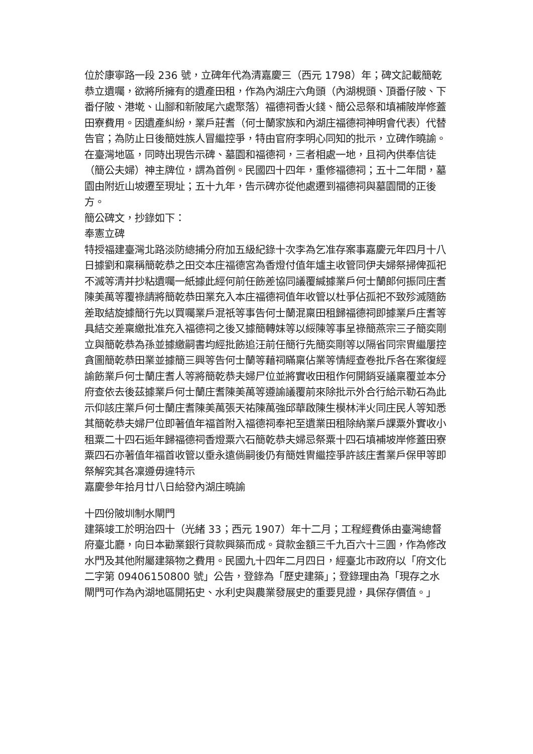位於康寧路一段 236 號，立碑年代為清嘉慶三（西元 1798）年；碑文記載簡乾恭立遺囑，欲將所擁有的遺產田租，作為內湖庄六角頭（內湖梘頭、頂番仔陂、下番仔陂、港墘、山腳和新陂尾六處聚落）福德祠香火錢、簡公忌祭和填補陂岸修蓋田寮費用。因遺產糾紛，業戶莊耆（何士蘭家族和內湖庄福德祠神明會代表）代替告官；為防止日後簡姓族人冒繼控爭，特由官府李明心同知的批示，立碑作曉諭。
在臺灣地區，同時出現告示碑、墓園和福德祠，三者相處一地，且祠內供奉信徒（簡公夫婦）神主牌位，謂為首例。民國四十四年，重修福德祠；五十二年間，墓園由附近山坡遷至現址；五十九年，告示碑亦從他處遷到福德祠與墓園間的正後方。
簡公碑文，抄錄如下：
奉憲立碑
特授福建臺灣北路淡防總捕分府加五級紀錄十次李為乞准存案事嘉慶元年四月十八日據劉和稟稱簡乾恭之田交本庄福德宮為香燈付值年爐主收管同伊夫婦祭掃俾孤祀不滅等清并抄粘遺囑一紙據此經何前任飭差協同議覆緘據業戶何士蘭郎何振同庄耆陳美萬等覆祿請將簡乾恭田業充入本庄福德祠值年收管以杜爭佔孤祀不致殄滅隨飭差取結旋據簡行先以買囑業戶混祇等事告何士蘭混稟田租歸福德祠即據業戶庄耆等具結交差稟繳批准充入福德祠之後又據簡轉妹等以綏陳等事呈祿簡燕宗三子簡奕剛立與簡乾恭為孫並據繳嗣書均經批飭追汪前任簡行先簡奕剛等以隔省同宗冑繼屢控貪圖簡乾恭田業並據簡三興等告何士蘭等藉祠瞞稟佔業等情經查卷批斥各在案復經諭飭業戶何士蘭庄耆人等將簡乾恭夫婦尸位並將實收田租作何開銷妥議稟覆並本分府查依去後茲據業戶何士蘭庄耆陳美萬等遵諭議覆前來除批示外合行給示勒石為此示仰該庄業戶何士蘭庄耆陳美萬張天祐陳萬強邱華啟陳生模林泮火同庄民人等知悉其簡乾恭夫婦尸位即著值年福首附入福德祠奉祀至遺業田租除納業戶課粟外實收小租粟二十四石逅年歸福德祠香燈粟六石簡乾恭夫婦忌祭粟十四石填補坡岸修蓋田寮粟四石亦著值年福首收管以垂永遠倘嗣後仍有簡姓冑繼控爭許該庄耆業戶保甲等即祭解究其各凜遵毋違特示
嘉慶參年拾月廿八日給發內湖庄曉諭
十四份陂圳制水閘門
建築竣工於明治四十（光緒 33；西元 1907）年十二月；工程經費係由臺灣總督府臺北廳，向日本勸業銀行貸款興築而成。貸款金額三千九百六十三圓，作為修改水門及其他附屬建築物之費用。民國九十四年二月四日，經臺北市政府以「府文化二字第 09406150800 號」公告，登錄為「歷史建築」；登錄理由為「現存之水閘門可作為內湖地區開拓史、水利史與農業發展史的重要見證，具保存價值。」